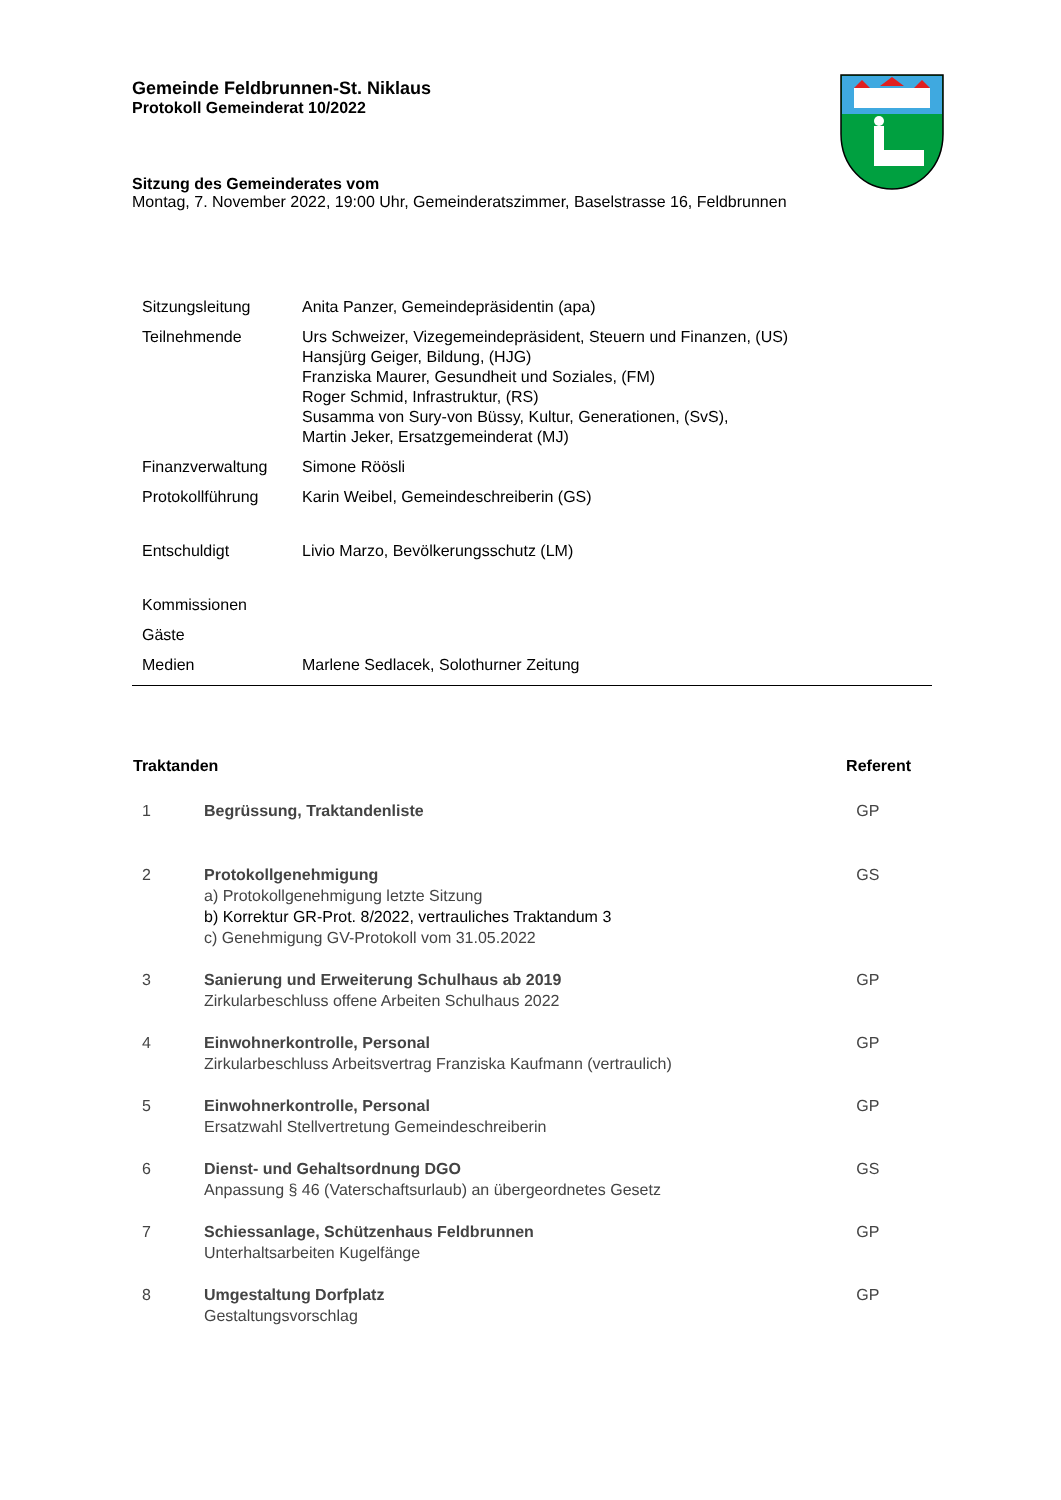Gemeinde Feldbrunnen-St. Niklaus
Protokoll Gemeinderat 10/2022
Sitzung des Gemeinderates vom
Montag, 7. November 2022, 19:00 Uhr, Gemeinderatszimmer, Baselstrasse 16, Feldbrunnen
| Sitzungsleitung | Anita Panzer, Gemeindepräsidentin (apa) |
| Teilnehmende | Urs Schweizer, Vizegemeindepräsident, Steuern und Finanzen, (US) Hansjürg Geiger, Bildung, (HJG) Franziska Maurer, Gesundheit und Soziales, (FM) Roger Schmid, Infrastruktur, (RS) Susamma von Sury-von Büssy, Kultur, Generationen, (SvS), Martin Jeker, Ersatzgemeinderat (MJ) |
| Finanzverwaltung | Simone Röösli |
| Protokollführung | Karin Weibel, Gemeindeschreiberin (GS) |
| Entschuldigt | Livio Marzo, Bevölkerungsschutz (LM) |
| Kommissionen | |
| Gäste | |
| Medien | Marlene Sedlacek, Solothurner Zeitung |
| Traktanden | | Referent |
| --- | --- | --- |
| 1 | Begrüssung, Traktandenliste | GP |
| 2 | Protokollgenehmigung a) Protokollgenehmigung letzte Sitzung b) Korrektur GR-Prot. 8/2022, vertrauliches Traktandum 3 c) Genehmigung GV-Protokoll vom 31.05.2022 | GS |
| 3 | Sanierung und Erweiterung Schulhaus ab 2019 Zirkularbeschluss offene Arbeiten Schulhaus 2022 | GP |
| 4 | Einwohnerkontrolle, Personal Zirkularbeschluss Arbeitsvertrag Franziska Kaufmann (vertraulich) | GP |
| 5 | Einwohnerkontrolle, Personal Ersatzwahl Stellvertretung Gemeindeschreiberin | GP |
| 6 | Dienst- und Gehaltsordnung DGO Anpassung § 46 (Vaterschaftsurlaub) an übergeordnetes Gesetz | GS |
| 7 | Schiessanlage, Schützenhaus Feldbrunnen Unterhaltsarbeiten Kugelfänge | GP |
| 8 | Umgestaltung Dorfplatz Gestaltungsvorschlag | GP |